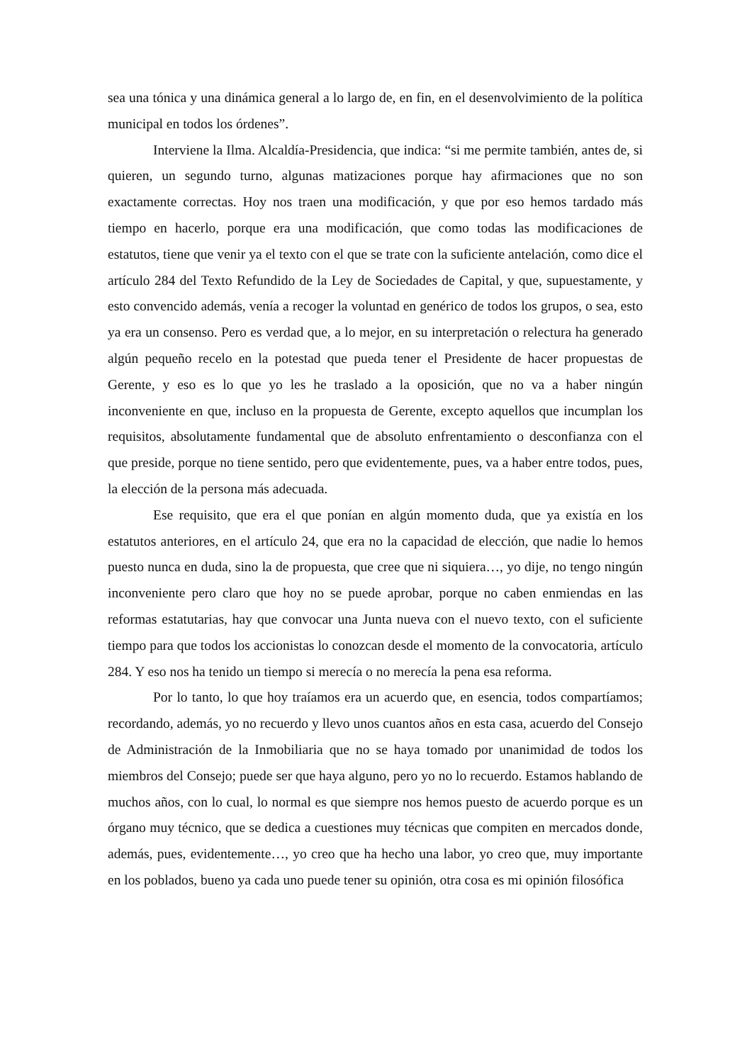sea una tónica y una dinámica general a lo largo de, en fin, en el desenvolvimiento de la política municipal en todos los órdenes”.
Interviene la Ilma. Alcaldía-Presidencia, que indica: “si me permite también, antes de, si quieren, un segundo turno, algunas matizaciones porque hay afirmaciones que no son exactamente correctas. Hoy nos traen una modificación, y que por eso hemos tardado más tiempo en hacerlo, porque era una modificación, que como todas las modificaciones de estatutos, tiene que venir ya el texto con el que se trate con la suficiente antelación, como dice el artículo 284 del Texto Refundido de la Ley de Sociedades de Capital, y que, supuestamente, y esto convencido además, venía a recoger la voluntad en genérico de todos los grupos, o sea, esto ya era un consenso. Pero es verdad que, a lo mejor, en su interpretación o relectura ha generado algún pequeño recelo en la potestad que pueda tener el Presidente de hacer propuestas de Gerente, y eso es lo que yo les he traslado a la oposición, que no va a haber ningún inconveniente en que, incluso en la propuesta de Gerente, excepto aquellos que incumplan los requisitos, absolutamente fundamental que de absoluto enfrentamiento o desconfianza con el que preside, porque no tiene sentido, pero que evidentemente, pues, va a haber entre todos, pues, la elección de la persona más adecuada.
Ese requisito, que era el que ponían en algún momento duda, que ya existía en los estatutos anteriores, en el artículo 24, que era no la capacidad de elección, que nadie lo hemos puesto nunca en duda, sino la de propuesta, que cree que ni siquiera…, yo dije, no tengo ningún inconveniente pero claro que hoy no se puede aprobar, porque no caben enmiendas en las reformas estatutarias, hay que convocar una Junta nueva con el nuevo texto, con el suficiente tiempo para que todos los accionistas lo conozcan desde el momento de la convocatoria, artículo 284. Y eso nos ha tenido un tiempo si merecía o no merecía la pena esa reforma.
Por lo tanto, lo que hoy traíamos era un acuerdo que, en esencia, todos compartíamos; recordando, además, yo no recuerdo y llevo unos cuantos años en esta casa, acuerdo del Consejo de Administración de la Inmobiliaria que no se haya tomado por unanimidad de todos los miembros del Consejo; puede ser que haya alguno, pero yo no lo recuerdo. Estamos hablando de muchos años, con lo cual, lo normal es que siempre nos hemos puesto de acuerdo porque es un órgano muy técnico, que se dedica a cuestiones muy técnicas que compiten en mercados donde, además, pues, evidentemente…, yo creo que ha hecho una labor, yo creo que, muy importante en los poblados, bueno ya cada uno puede tener su opinión, otra cosa es mi opinión filosófica